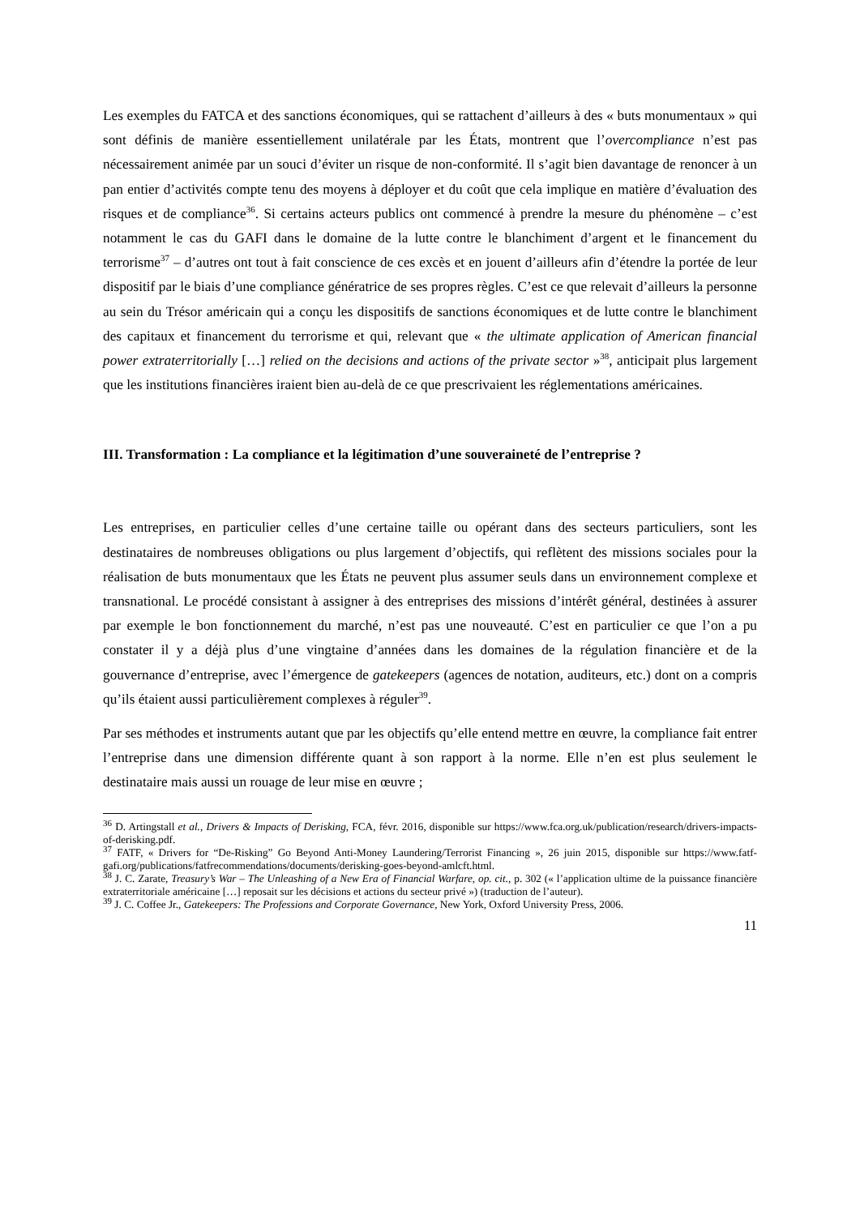Les exemples du FATCA et des sanctions économiques, qui se rattachent d’ailleurs à des « buts monumentaux » qui sont définis de manière essentiellement unilatérale par les États, montrent que l’overcompliance n’est pas nécessairement animée par un souci d’éviter un risque de non-conformité. Il s’agit bien davantage de renoncer à un pan entier d’activités compte tenu des moyens à déployer et du coût que cela implique en matière d’évaluation des risques et de compliance<sup>36</sup>. Si certains acteurs publics ont commencé à prendre la mesure du phénomène – c’est notamment le cas du GAFI dans le domaine de la lutte contre le blanchiment d’argent et le financement du terrorisme<sup>37</sup> – d’autres ont tout à fait conscience de ces excès et en jouent d’ailleurs afin d’étendre la portée de leur dispositif par le biais d’une compliance génératrice de ses propres règles. C’est ce que relevait d’ailleurs la personne au sein du Trésor américain qui a conçu les dispositifs de sanctions économiques et de lutte contre le blanchiment des capitaux et financement du terrorisme et qui, relevant que « the ultimate application of American financial power extraterritorially […] relied on the decisions and actions of the private sector »<sup>38</sup>, anticipait plus largement que les institutions financières iraient bien au-delà de ce que prescrivaient les réglementations américaines.
III. Transformation : La compliance et la légitimation d’une souveraineté de l’entreprise ?
Les entreprises, en particulier celles d’une certaine taille ou opérant dans des secteurs particuliers, sont les destinataires de nombreuses obligations ou plus largement d’objectifs, qui reflètent des missions sociales pour la réalisation de buts monumentaux que les États ne peuvent plus assumer seuls dans un environnement complexe et transnational. Le procédé consistant à assigner à des entreprises des missions d’intérêt général, destinées à assurer par exemple le bon fonctionnement du marché, n’est pas une nouveauté. C’est en particulier ce que l’on a pu constater il y a déjà plus d’une vingtaine d’années dans les domaines de la régulation financière et de la gouvernance d’entreprise, avec l’émergence de gatekeepers (agences de notation, auditeurs, etc.) dont on a compris qu’ils étaient aussi particulièrement complexes à réguler<sup>39</sup>.
Par ses méthodes et instruments autant que par les objectifs qu’elle entend mettre en œuvre, la compliance fait entrer l’entreprise dans une dimension différente quant à son rapport à la norme. Elle n’en est plus seulement le destinataire mais aussi un rouage de leur mise en œuvre ;
<sup>36</sup> D. Artingstall et al., Drivers & Impacts of Derisking, FCA, févr. 2016, disponible sur https://www.fca.org.uk/publication/research/drivers-impacts-of-derisking.pdf.
<sup>37</sup> FATF, « Drivers for “De-Risking” Go Beyond Anti-Money Laundering/Terrorist Financing », 26 juin 2015, disponible sur https://www.fatf-gafi.org/publications/fatfrecommendations/documents/derisking-goes-beyond-amlcft.html.
<sup>38</sup> J. C. Zarate, Treasury’s War – The Unleashing of a New Era of Financial Warfare, op. cit., p. 302 (« l’application ultime de la puissance financière extraterritoriale américaine […] reposait sur les décisions et actions du secteur privé ») (traduction de l’auteur).
<sup>39</sup> J. C. Coffee Jr., Gatekeepers: The Professions and Corporate Governance, New York, Oxford University Press, 2006.
11